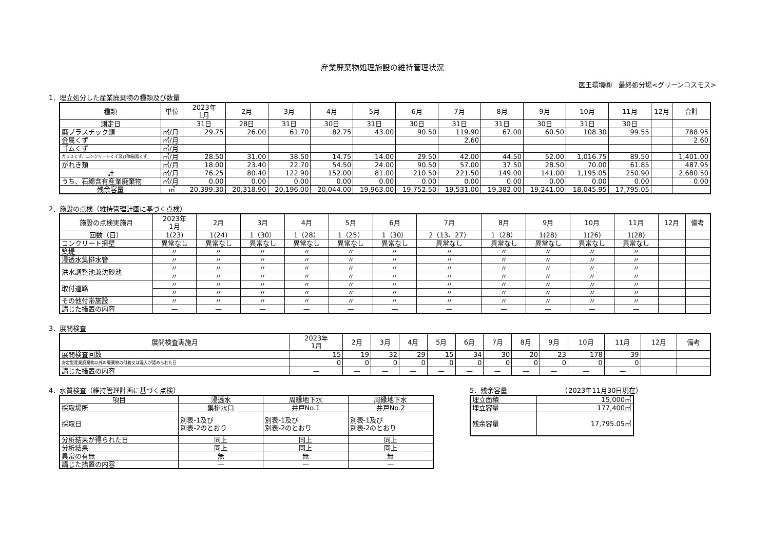産業廃棄物処理施設の維持管理状況
医王環境㈱　最終処分場<グリーンコスモス>
1．埋立処分した産業廃棄物の種類及び数量
| 種類 | 単位 | 2023年 1月 | 2月 | 3月 | 4月 | 5月 | 6月 | 7月 | 8月 | 9月 | 10月 | 11月 | 12月 | 合計 |
| --- | --- | --- | --- | --- | --- | --- | --- | --- | --- | --- | --- | --- | --- | --- |
| 測定日 | | 31日 | 28日 | 31日 | 30日 | 31日 | 30日 | 31日 | 31日 | 30日 | 31日 | 30日 | | |
| 廃プラスチック類 | ㎥/月 | 29.75 | 26.00 | 61.70 | 82.75 | 43.00 | 90.50 | 119.90 | 67.00 | 60.50 | 108.30 | 99.55 | | 788.95 |
| 金属くず | ㎥/月 | | | | | | | 2.60 | | | | | | 2.60 |
| ゴムくず | ㎥/月 | | | | | | | | | | | | | |
| ガラスくず、コンクリートくず及び陶磁器くず | ㎥/月 | 28.50 | 31.00 | 38.50 | 14.75 | 14.00 | 29.50 | 42.00 | 44.50 | 52.00 | 1,016.75 | 89.50 | | 1,401.00 |
| がれき類 | ㎥/月 | 18.00 | 23.40 | 22.70 | 54.50 | 24.00 | 90.50 | 57.00 | 37.50 | 28.50 | 70.00 | 61.85 | | 487.95 |
| 計 | ㎥/月 | 76.25 | 80.40 | 122.90 | 152.00 | 81.00 | 210.50 | 221.50 | 149.00 | 141.00 | 1,195.05 | 250.90 | | 2,680.50 |
| うち、石綿含有産業廃棄物 | ㎥/月 | 0.00 | 0.00 | 0.00 | 0.00 | 0.00 | 0.00 | 0.00 | 0.00 | 0.00 | 0.00 | 0.00 | | 0.00 |
| 残余容量 | ㎥ | 20,399.30 | 20,318.90 | 20,196.00 | 20,044.00 | 19,963.00 | 19,752.50 | 19,531.00 | 19,382.00 | 19,241.00 | 18,045.95 | 17,795.05 | | |
2．施設の点検（維持管理計画に基づく点検）
| 施設の点検実施月 | 2023年 1月 | 2月 | 3月 | 4月 | 5月 | 6月 | 7月 | 8月 | 9月 | 10月 | 11月 | 12月 | 備考 |
| --- | --- | --- | --- | --- | --- | --- | --- | --- | --- | --- | --- | --- | --- |
| 回数（日） | 1(23) | 1(24) | 1（30） | 1（28） | 1（25） | 1（30） | 2（13、27） | 1（28） | 1(28) | 1(26) | 1(28) | | |
| コンクリート擁壁 | 異常なし | 異常なし | 異常なし | 異常なし | 異常なし | 異常なし | 異常なし | 異常なし | 異常なし | 異常なし | 異常なし | | |
| 築堤 | 〃 | 〃 | 〃 | 〃 | 〃 | 〃 | 〃 | 〃 | 〃 | 〃 | 〃 | | |
| 浸透水集排水管 | 〃 | 〃 | 〃 | 〃 | 〃 | 〃 | 〃 | 〃 | 〃 | 〃 | 〃 | | |
| 洪水調整池兼沈砂池 | 〃 | 〃 | 〃 | 〃 | 〃 | 〃 | 〃 | 〃 | 〃 | 〃 | 〃 | | |
| | 〃 | 〃 | 〃 | 〃 | 〃 | 〃 | 〃 | 〃 | 〃 | 〃 | 〃 | | |
| 取付道路 | 〃 | 〃 | 〃 | 〃 | 〃 | 〃 | 〃 | 〃 | 〃 | 〃 | 〃 | | |
| | 〃 | 〃 | 〃 | 〃 | 〃 | 〃 | 〃 | 〃 | 〃 | 〃 | 〃 | | |
| その他付帯施設 | 〃 | 〃 | 〃 | 〃 | 〃 | 〃 | 〃 | 〃 | 〃 | 〃 | 〃 | | |
| 講じた措置の内容 | — | — | — | — | — | — | — | — | — | — | — | | |
3．展開検査
| 展開検査実施月 | 2023年 1月 | 2月 | 3月 | 4月 | 5月 | 6月 | 7月 | 8月 | 9月 | 10月 | 11月 | 12月 | 備考 |
| --- | --- | --- | --- | --- | --- | --- | --- | --- | --- | --- | --- | --- | --- |
| 展開検査回数 | 15 | 19 | 32 | 29 | 15 | 34 | 30 | 20 | 23 | 178 | 39 | | |
| 安定型産業廃棄物以外の廃棄物の付着又は混入が認められた日 | 0 | 0 | 0 | 0 | 0 | 0 | 0 | 0 | 0 | 0 | 0 | | |
| 講じた措置の内容 | — | — | — | — | — | — | — | — | — | — | — | | |
4．水質検査（維持管理計画に基づく点検）
| 項目 | 浸透水 | 周縁地下水 | 周縁地下水 |
| --- | --- | --- | --- |
| 採取場所 | 集排水口 | 井戸No.1 | 井戸No.2 |
| 採取日 | 別表-1及び 別表-2のとおり | 別表-1及び 別表-2のとおり | 別表-1及び 別表-2のとおり |
| 分析結果が得られた日 | 同上 | 同上 | 同上 |
| 分析結果 | 同上 | 同上 | 同上 |
| 異常の有無 | 無 | 無 | 無 |
| 講じた措置の内容 | — | — | — |
5．残余容量　　　　（2023年11月30日現在）
| 埋立面積 | 15,000㎡ |
| 埋立容量 | 177,400㎡ |
| 残余容量 | 17,795.05㎥ |